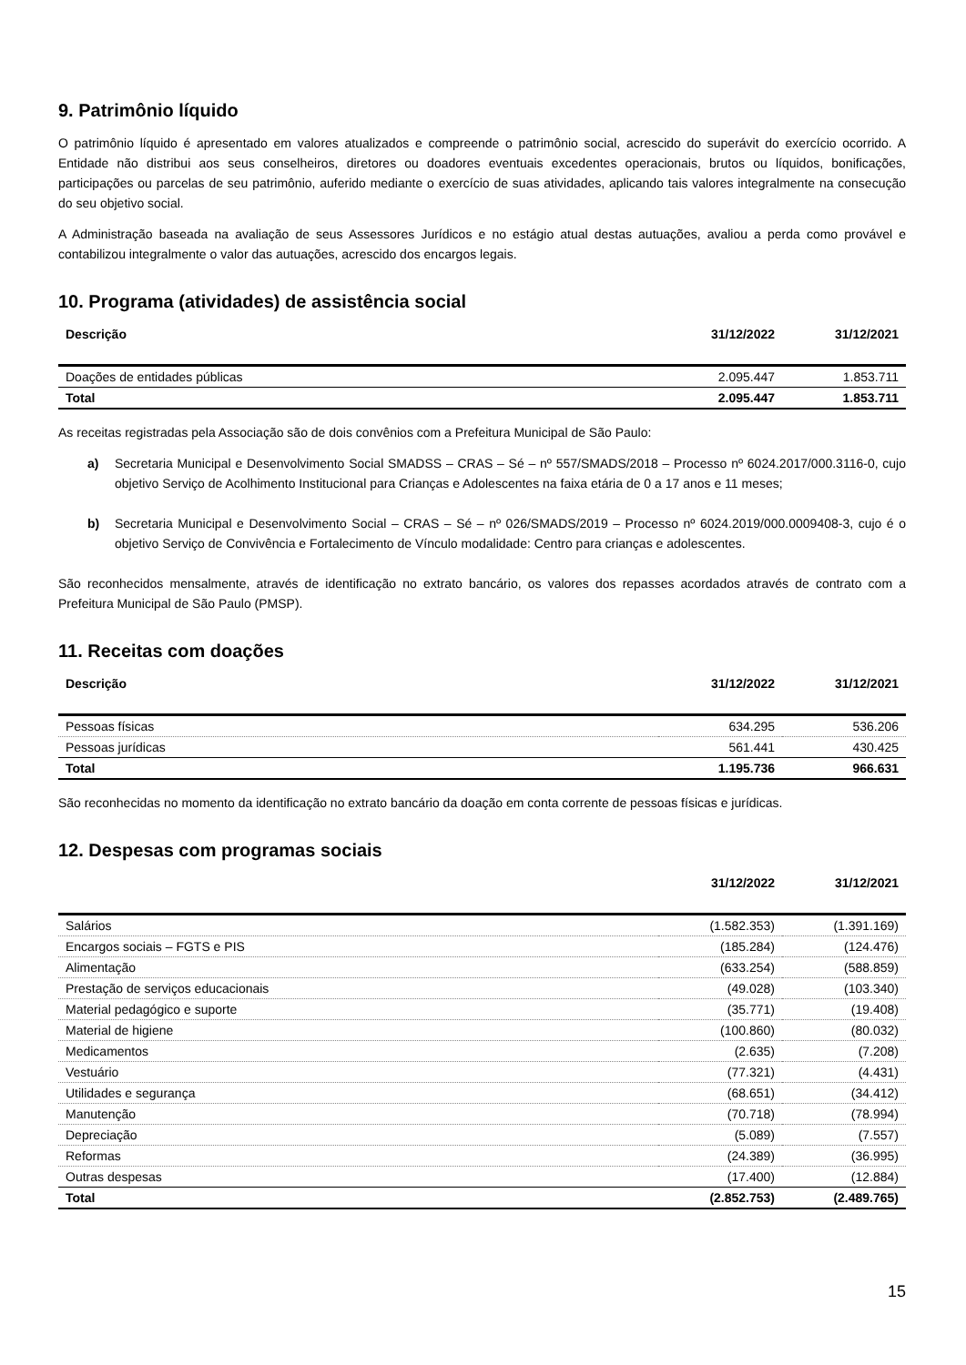9. Patrimônio líquido
O patrimônio líquido é apresentado em valores atualizados e compreende o patrimônio social, acrescido do superávit do exercício ocorrido. A Entidade não distribui aos seus conselheiros, diretores ou doadores eventuais excedentes operacionais, brutos ou líquidos, bonificações, participações ou parcelas de seu patrimônio, auferido mediante o exercício de suas atividades, aplicando tais valores integralmente na consecução do seu objetivo social.
A Administração baseada na avaliação de seus Assessores Jurídicos e no estágio atual destas autuações, avaliou a perda como provável e contabilizou integralmente o valor das autuações, acrescido dos encargos legais.
10. Programa (atividades) de assistência social
| Descrição | 31/12/2022 | 31/12/2021 |
| --- | --- | --- |
| Doações de entidades públicas | 2.095.447 | 1.853.711 |
| Total | 2.095.447 | 1.853.711 |
As receitas registradas pela Associação são de dois convênios com a Prefeitura Municipal de São Paulo:
a) Secretaria Municipal e Desenvolvimento Social SMADSS – CRAS – Sé – nº 557/SMADS/2018 – Processo nº 6024.2017/000.3116-0, cujo objetivo Serviço de Acolhimento Institucional para Crianças e Adolescentes na faixa etária de 0 a 17 anos e 11 meses;
b) Secretaria Municipal e Desenvolvimento Social – CRAS – Sé – nº 026/SMADS/2019 – Processo nº 6024.2019/000.0009408-3, cujo é o objetivo Serviço de Convivência e Fortalecimento de Vínculo modalidade: Centro para crianças e adolescentes.
São reconhecidos mensalmente, através de identificação no extrato bancário, os valores dos repasses acordados através de contrato com a Prefeitura Municipal de São Paulo (PMSP).
11. Receitas com doações
| Descrição | 31/12/2022 | 31/12/2021 |
| --- | --- | --- |
| Pessoas físicas | 634.295 | 536.206 |
| Pessoas jurídicas | 561.441 | 430.425 |
| Total | 1.195.736 | 966.631 |
São reconhecidas no momento da identificação no extrato bancário da doação em conta corrente de pessoas físicas e jurídicas.
12. Despesas com programas sociais
| | 31/12/2022 | 31/12/2021 |
| --- | --- | --- |
| Salários | (1.582.353) | (1.391.169) |
| Encargos sociais – FGTS e PIS | (185.284) | (124.476) |
| Alimentação | (633.254) | (588.859) |
| Prestação de serviços educacionais | (49.028) | (103.340) |
| Material pedagógico e suporte | (35.771) | (19.408) |
| Material de higiene | (100.860) | (80.032) |
| Medicamentos | (2.635) | (7.208) |
| Vestuário | (77.321) | (4.431) |
| Utilidades e segurança | (68.651) | (34.412) |
| Manutenção | (70.718) | (78.994) |
| Depreciação | (5.089) | (7.557) |
| Reformas | (24.389) | (36.995) |
| Outras despesas | (17.400) | (12.884) |
| Total | (2.852.753) | (2.489.765) |
15